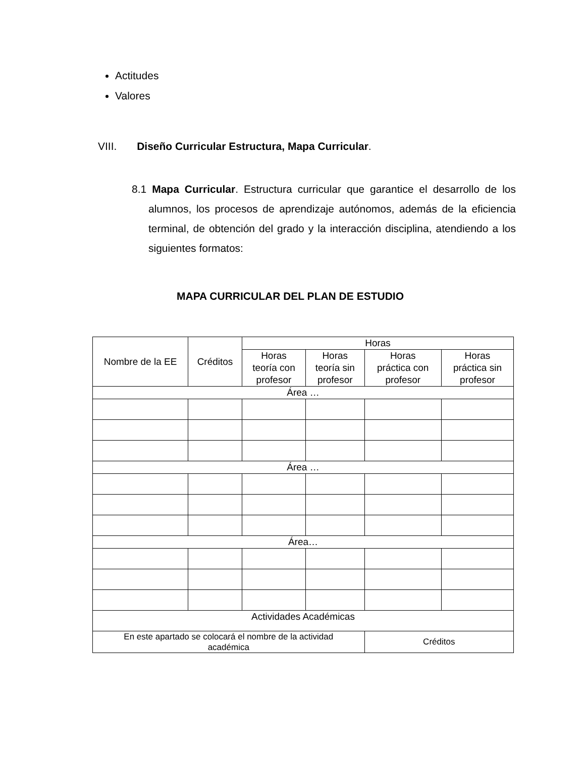Actitudes
Valores
VIII. Diseño Curricular Estructura, Mapa Curricular.
8.1 Mapa Curricular. Estructura curricular que garantice el desarrollo de los alumnos, los procesos de aprendizaje autónomos, además de la eficiencia terminal, de obtención del grado y la interacción disciplina, atendiendo a los siguientes formatos:
MAPA CURRICULAR DEL PLAN DE ESTUDIO
| Nombre de la EE | Créditos | Horas | | | |
| --- | --- | --- | --- | --- | --- |
| | | Horas teoría con profesor | Horas teoría sin profesor | Horas práctica con profesor | Horas práctica sin profesor |
| Área … | | | | | |
| Área … | | | | | |
| Área… | | | | | |
| Actividades Académicas | | | | | |
| En este apartado se colocará el nombre de la actividad académica | | | | Créditos | |